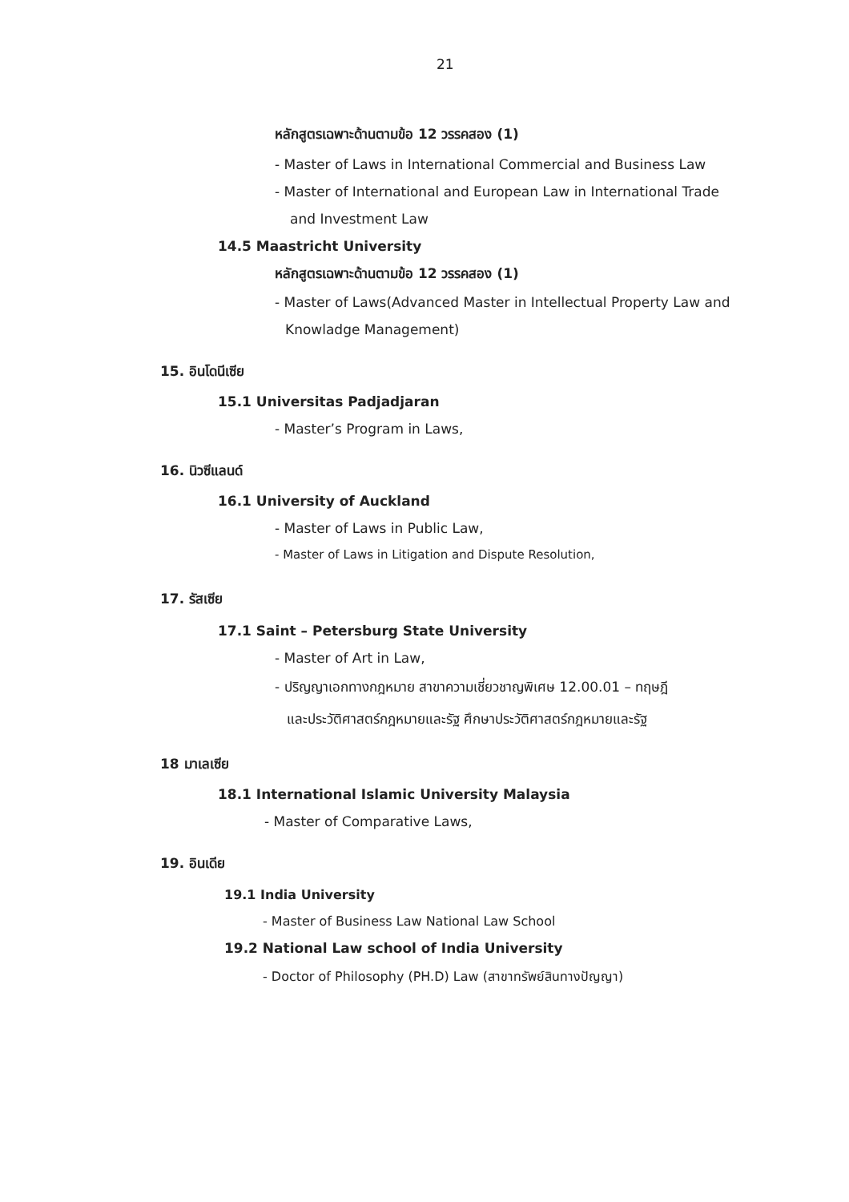21
หลักสูตรเฉพาะด้านตามข้อ 12 วรรคสอง (1)
- Master of Laws in International Commercial and Business Law
- Master of International and European Law in International Trade
and Investment Law
14.5 Maastricht University
หลักสูตรเฉพาะด้านตามข้อ 12 วรรคสอง (1)
- Master of Laws(Advanced Master in Intellectual Property Law and
Knowladge Management)
15. อินโดนีเซีย
15.1 Universitas Padjadjaran
- Master’s Program in Laws,
16. นิวซีแลนด์
16.1 University of Auckland
- Master of Laws in Public Law,
- Master of Laws in Litigation and Dispute Resolution,
17. รัสเซีย
17.1 Saint – Petersburg State University
- Master of Art in Law,
- ปริญญาเอกทางกฎหมาย สาขาความเชี่ยวชาญพิเศษ 12.00.01 – ทฤษฎี
และประวัติศาสตร์กฎหมายและรัฐ ศึกษาประวัติศาสตร์กฎหมายและรัฐ
18 มาเลเซีย
18.1 International Islamic University Malaysia
- Master of Comparative Laws,
19. อินเดีย
19.1 India University
- Master of Business Law National Law School
19.2 National Law school of India University
- Doctor of Philosophy (PH.D) Law (สาขาทรัพย์สินทางปัญญา)